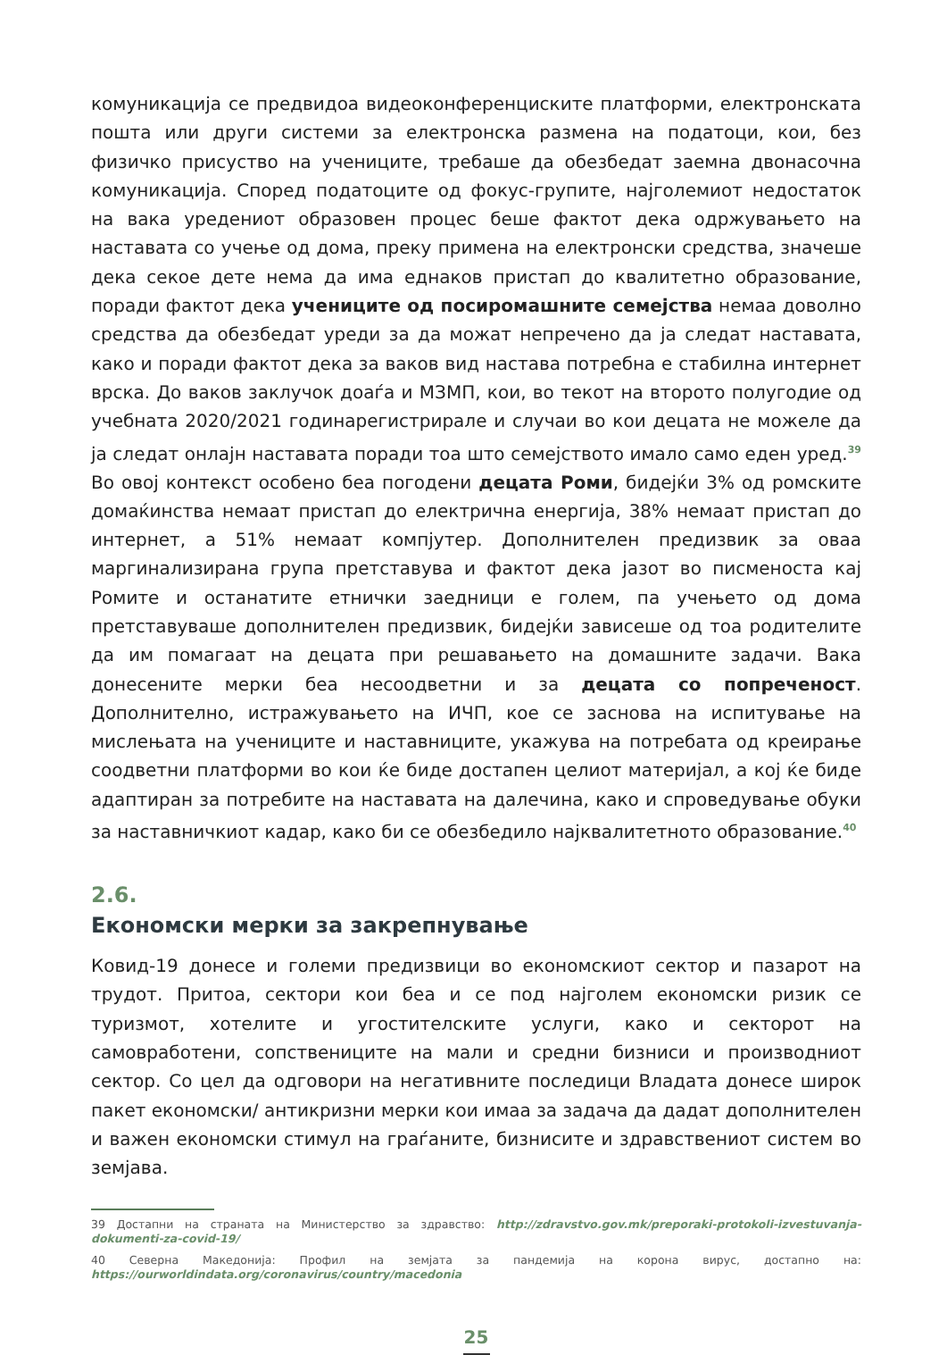комуникација се предвидоа видеоконференциските платформи, електронската пошта или други системи за електронска размена на податоци, кои, без физичко присуство на учениците, требаше да обезбедат заемна двонасочна комуникација. Според податоците од фокус-групите, најголемиот недостаток на вака уредениот образовен процес беше фактот дека одржувањето на наставата со учење од дома, преку примена на електронски средства, значеше дека секое дете нема да има еднаков пристап до квалитетно образование, поради фактот дека учениците од посиромашните семејства немаа доволно средства да обезбедат уреди за да можат непречено да ја следат наставата, како и поради фактот дека за ваков вид настава потребна е стабилна интернет врска. До ваков заклучок доаѓа и МЗМП, кои, во текот на второто полугодие од учебната 2020/2021 годинарегистрирале и случаи во кои децата не можеле да ја следат онлајн наставата поради тоа што семејството имало само еден уред.<sup>39</sup> Во овој контекст особено беа погодени децата Роми, бидејќи 3% од ромските домаќинства немаат пристап до електрична енергија, 38% немаат пристап до интернет, а 51% немаат компјутер. Дополнителен предизвик за оваа маргинализирана група претставува и фактот дека јазот во писменоста кај Ромите и останатите етнички заедници е голем, па учењето од дома претставуваше дополнителен предизвик, бидејќи зависеше од тоа родителите да им помагаат на децата при решавањето на домашните задачи. Вака донесените мерки беа несоодветни и за децата со попреченост. Дополнително, истражувањето на ИЧП, кое се заснова на испитување на мислењата на учениците и наставниците, укажува на потребата од креирање соодветни платформи во кои ќе биде достапен целиот материјал, а кој ќе биде адаптиран за потребите на наставата на далечина, како и спроведување обуки за наставничкиот кадар, како би се обезбедило најквалитетното образование.<sup>40</sup>
2.6.
Економски мерки за закрепнување
Ковид-19 донесе и големи предизвици во економскиот сектор и пазарот на трудот. Притоа, сектори кои беа и се под најголем економски ризик се туризмот, хотелите и угостителските услуги, како и секторот на самовработени, сопствениците на мали и средни бизниси и производниот сектор. Со цел да одговори на негативните последици Владата донесе широк пакет економски/ антикризни мерки кои имаа за задача да дадат дополнителен и важен економски стимул на граѓаните, бизнисите и здравствениот систем во земјава.
39 Достапни на страната на Министерство за здравство: http://zdravstvo.gov.mk/preporaki-protokoli-izvestuvanja-dokumenti-za-covid-19/
40 Северна Македонија: Профил на земјата за пандемија на корона вирус, достапно на: https://ourworldindata.org/coronavirus/country/macedonia
25